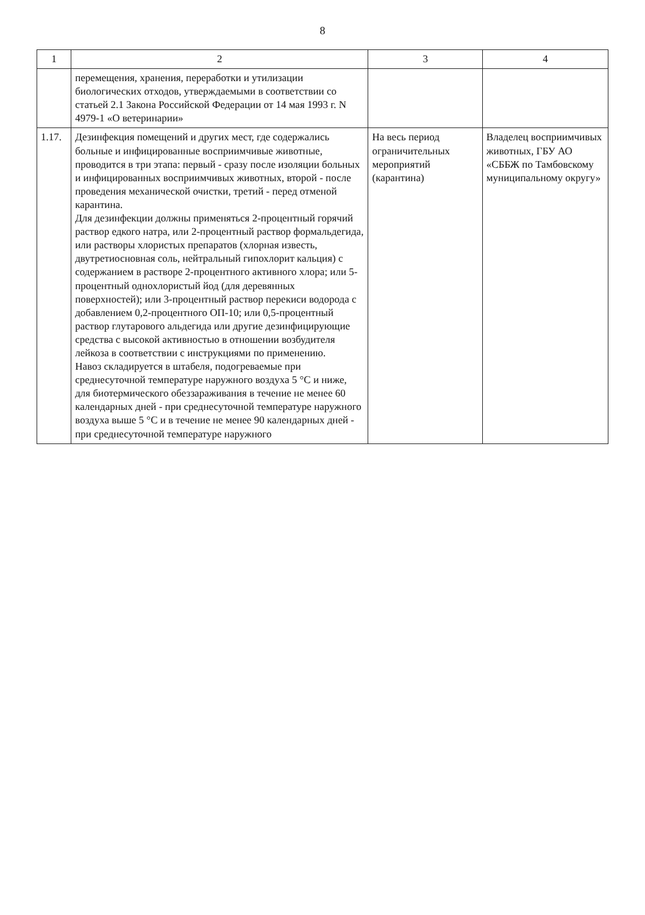8
| 1 | 2 | 3 | 4 |
| --- | --- | --- | --- |
| | перемещения, хранения, переработки и утилизации биологических отходов, утверждаемыми в соответствии со статьей 2.1 Закона Российской Федерации от 14 мая 1993 г. N 4979-1 «О ветеринарии» | | |
| 1.17. | Дезинфекция помещений и других мест, где содержались больные и инфицированные восприимчивые животные, проводится в три этапа: первый - сразу после изоляции больных и инфицированных восприимчивых животных, второй - после проведения механической очистки, третий - перед отменой карантина. Для дезинфекции должны применяться 2-процентный горячий раствор едкого натра, или 2-процентный раствор формальдегида, или растворы хлористых препаратов (хлорная известь, двутретиосновная соль, нейтральный гипохлорит кальция) с содержанием в растворе 2-процентного активного хлора; или 5-процентный однохлористый йод (для деревянных поверхностей); или 3-процентный раствор перекиси водорода с добавлением 0,2-процентного ОП-10; или 0,5-процентный раствор глутарового альдегида или другие дезинфицирующие средства с высокой активностью в отношении возбудителя лейкоза в соответствии с инструкциями по применению. Навоз складируется в штабеля, подогреваемые при среднесуточной температуре наружного воздуха 5 °С и ниже, для биотермического обеззараживания в течение не менее 60 календарных дней - при среднесуточной температуре наружного воздуха выше 5 °С и в течение не менее 90 календарных дней - при среднесуточной температуре наружного | На весь период ограничительных мероприятий (карантина) | Владелец восприимчивых животных, ГБУ АО «СББЖ по Тамбовскому муниципальному округу» |